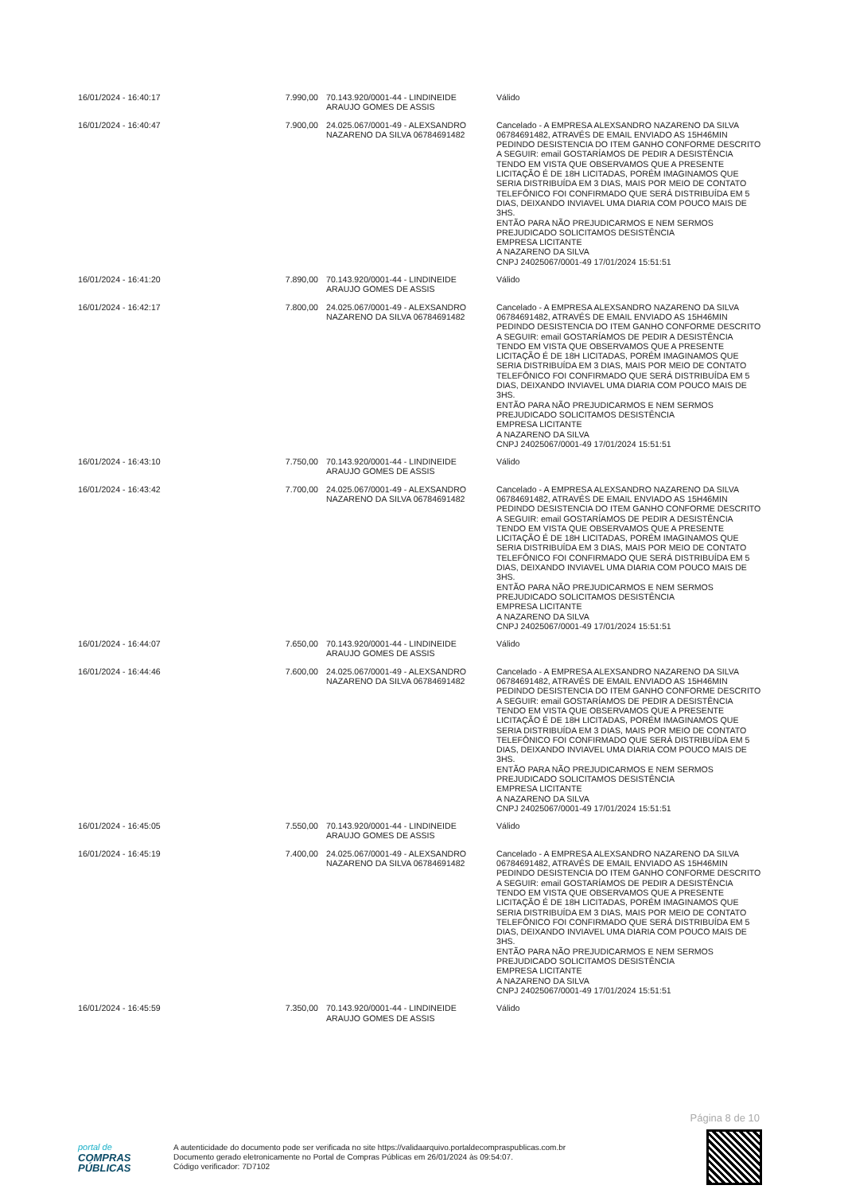| 16/01/2024 - 16:40:17 | 7.990,00 | 70.143.920/0001-44 - LINDINEIDE ARAUJO GOMES DE ASSIS | Válido |
| 16/01/2024 - 16:40:47 | 7.900,00 | 24.025.067/0001-49 - ALEXSANDRO NAZARENO DA SILVA 06784691482 | Cancelado - A EMPRESA ALEXSANDRO NAZARENO DA SILVA 06784691482, ATRAVÉS DE EMAIL ENVIADO AS 15H46MIN PEDINDO DESISTENCIA DO ITEM GANHO CONFORME DESCRITO A SEGUIR: email GOSTARÍAMOS DE PEDIR A DESISTÊNCIA TENDO EM VISTA QUE OBSERVAMOS QUE A PRESENTE LICITAÇÃO É DE 18H LICITADAS, PORÉM IMAGINAMOS QUE SERIA DISTRIBUÍDA EM 3 DIAS, MAIS POR MEIO DE CONTATO TELEFÔNICO FOI CONFIRMADO QUE SERÁ DISTRIBUÍDA EM 5 DIAS, DEIXANDO INVIAVEL UMA DIARIA COM POUCO MAIS DE 3HS. ENTÃO PARA NÃO PREJUDICARMOS E NEM SERMOS PREJUDICADO SOLICITAMOS DESISTÊNCIA EMPRESA LICITANTE A NAZARENO DA SILVA CNPJ 24025067/0001-49 17/01/2024 15:51:51 |
| 16/01/2024 - 16:41:20 | 7.890,00 | 70.143.920/0001-44 - LINDINEIDE ARAUJO GOMES DE ASSIS | Válido |
| 16/01/2024 - 16:42:17 | 7.800,00 | 24.025.067/0001-49 - ALEXSANDRO NAZARENO DA SILVA 06784691482 | Cancelado - A EMPRESA ALEXSANDRO NAZARENO DA SILVA 06784691482, ATRAVÉS DE EMAIL ENVIADO AS 15H46MIN PEDINDO DESISTENCIA DO ITEM GANHO CONFORME DESCRITO A SEGUIR: email GOSTARÍAMOS DE PEDIR A DESISTÊNCIA TENDO EM VISTA QUE OBSERVAMOS QUE A PRESENTE LICITAÇÃO É DE 18H LICITADAS, PORÉM IMAGINAMOS QUE SERIA DISTRIBUÍDA EM 3 DIAS, MAIS POR MEIO DE CONTATO TELEFÔNICO FOI CONFIRMADO QUE SERÁ DISTRIBUÍDA EM 5 DIAS, DEIXANDO INVIAVEL UMA DIARIA COM POUCO MAIS DE 3HS. ENTÃO PARA NÃO PREJUDICARMOS E NEM SERMOS PREJUDICADO SOLICITAMOS DESISTÊNCIA EMPRESA LICITANTE A NAZARENO DA SILVA CNPJ 24025067/0001-49 17/01/2024 15:51:51 |
| 16/01/2024 - 16:43:10 | 7.750,00 | 70.143.920/0001-44 - LINDINEIDE ARAUJO GOMES DE ASSIS | Válido |
| 16/01/2024 - 16:43:42 | 7.700,00 | 24.025.067/0001-49 - ALEXSANDRO NAZARENO DA SILVA 06784691482 | Cancelado - A EMPRESA ALEXSANDRO NAZARENO DA SILVA 06784691482, ATRAVÉS DE EMAIL ENVIADO AS 15H46MIN PEDINDO DESISTENCIA DO ITEM GANHO CONFORME DESCRITO A SEGUIR: email GOSTARÍAMOS DE PEDIR A DESISTÊNCIA TENDO EM VISTA QUE OBSERVAMOS QUE A PRESENTE LICITAÇÃO É DE 18H LICITADAS, PORÉM IMAGINAMOS QUE SERIA DISTRIBUÍDA EM 3 DIAS, MAIS POR MEIO DE CONTATO TELEFÔNICO FOI CONFIRMADO QUE SERÁ DISTRIBUÍDA EM 5 DIAS, DEIXANDO INVIAVEL UMA DIARIA COM POUCO MAIS DE 3HS. ENTÃO PARA NÃO PREJUDICARMOS E NEM SERMOS PREJUDICADO SOLICITAMOS DESISTÊNCIA EMPRESA LICITANTE A NAZARENO DA SILVA CNPJ 24025067/0001-49 17/01/2024 15:51:51 |
| 16/01/2024 - 16:44:07 | 7.650,00 | 70.143.920/0001-44 - LINDINEIDE ARAUJO GOMES DE ASSIS | Válido |
| 16/01/2024 - 16:44:46 | 7.600,00 | 24.025.067/0001-49 - ALEXSANDRO NAZARENO DA SILVA 06784691482 | Cancelado - A EMPRESA ALEXSANDRO NAZARENO DA SILVA 06784691482, ATRAVÉS DE EMAIL ENVIADO AS 15H46MIN PEDINDO DESISTENCIA DO ITEM GANHO CONFORME DESCRITO A SEGUIR: email GOSTARÍAMOS DE PEDIR A DESISTÊNCIA TENDO EM VISTA QUE OBSERVAMOS QUE A PRESENTE LICITAÇÃO É DE 18H LICITADAS, PORÉM IMAGINAMOS QUE SERIA DISTRIBUÍDA EM 3 DIAS, MAIS POR MEIO DE CONTATO TELEFÔNICO FOI CONFIRMADO QUE SERÁ DISTRIBUÍDA EM 5 DIAS, DEIXANDO INVIAVEL UMA DIARIA COM POUCO MAIS DE 3HS. ENTÃO PARA NÃO PREJUDICARMOS E NEM SERMOS PREJUDICADO SOLICITAMOS DESISTÊNCIA EMPRESA LICITANTE A NAZARENO DA SILVA CNPJ 24025067/0001-49 17/01/2024 15:51:51 |
| 16/01/2024 - 16:45:05 | 7.550,00 | 70.143.920/0001-44 - LINDINEIDE ARAUJO GOMES DE ASSIS | Válido |
| 16/01/2024 - 16:45:19 | 7.400,00 | 24.025.067/0001-49 - ALEXSANDRO NAZARENO DA SILVA 06784691482 | Cancelado - A EMPRESA ALEXSANDRO NAZARENO DA SILVA 06784691482, ATRAVÉS DE EMAIL ENVIADO AS 15H46MIN PEDINDO DESISTENCIA DO ITEM GANHO CONFORME DESCRITO A SEGUIR: email GOSTARÍAMOS DE PEDIR A DESISTÊNCIA TENDO EM VISTA QUE OBSERVAMOS QUE A PRESENTE LICITAÇÃO É DE 18H LICITADAS, PORÉM IMAGINAMOS QUE SERIA DISTRIBUÍDA EM 3 DIAS, MAIS POR MEIO DE CONTATO TELEFÔNICO FOI CONFIRMADO QUE SERÁ DISTRIBUÍDA EM 5 DIAS, DEIXANDO INVIAVEL UMA DIARIA COM POUCO MAIS DE 3HS. ENTÃO PARA NÃO PREJUDICARMOS E NEM SERMOS PREJUDICADO SOLICITAMOS DESISTÊNCIA EMPRESA LICITANTE A NAZARENO DA SILVA CNPJ 24025067/0001-49 17/01/2024 15:51:51 |
| 16/01/2024 - 16:45:59 | 7.350,00 | 70.143.920/0001-44 - LINDINEIDE ARAUJO GOMES DE ASSIS | Válido |
Página 8 de 10
portal de
COMPRAS
PÚBLICAS
A autenticidade do documento pode ser verificada no site https://validaarquivo.portaldecompraspublicas.com.br
Documento gerado eletronicamente no Portal de Compras Públicas em 26/01/2024 às 09:54:07.
Código verificador: 7D7102